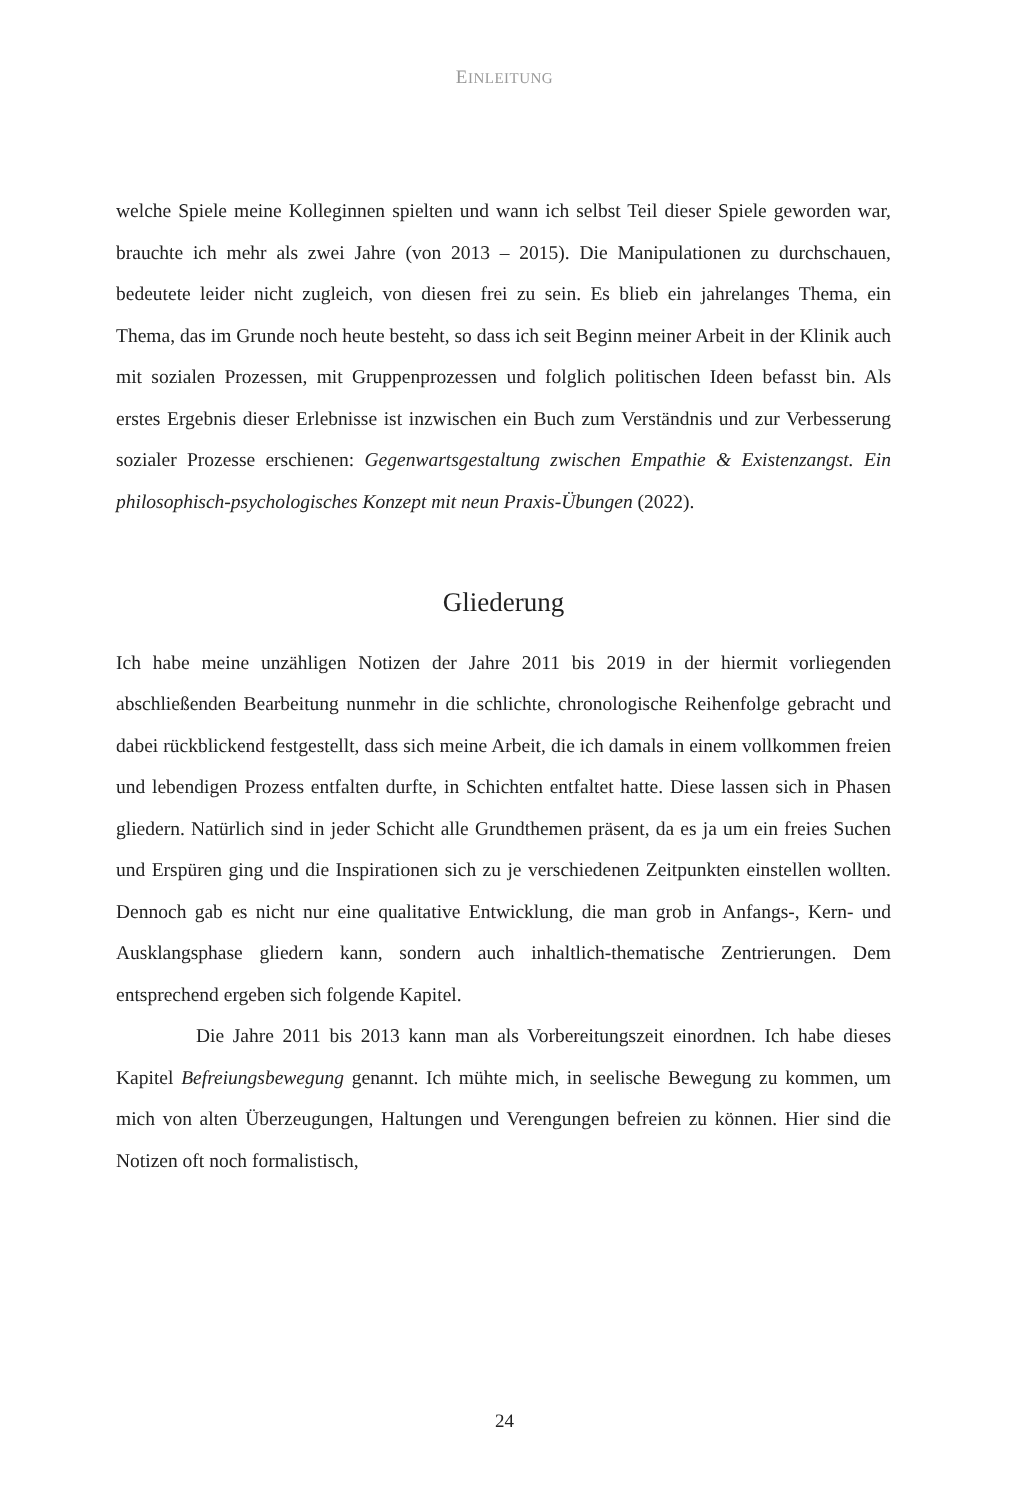EINLEITUNG
welche Spiele meine Kolleginnen spielten und wann ich selbst Teil dieser Spiele geworden war, brauchte ich mehr als zwei Jahre (von 2013 – 2015). Die Manipulationen zu durchschauen, bedeutete leider nicht zugleich, von diesen frei zu sein. Es blieb ein jahrelanges Thema, ein Thema, das im Grunde noch heute besteht, so dass ich seit Beginn meiner Arbeit in der Klinik auch mit sozialen Prozessen, mit Gruppenprozessen und folglich politischen Ideen befasst bin. Als erstes Ergebnis dieser Erlebnisse ist inzwischen ein Buch zum Verständnis und zur Verbesserung sozialer Prozesse erschienen: Gegenwartsgestaltung zwischen Empathie & Existenzangst. Ein philosophisch-psychologisches Konzept mit neun Praxis-Übungen (2022).
Gliederung
Ich habe meine unzähligen Notizen der Jahre 2011 bis 2019 in der hiermit vorliegenden abschließenden Bearbeitung nunmehr in die schlichte, chronologische Reihenfolge gebracht und dabei rückblickend festgestellt, dass sich meine Arbeit, die ich damals in einem vollkommen freien und lebendigen Prozess entfalten durfte, in Schichten entfaltet hatte. Diese lassen sich in Phasen gliedern. Natürlich sind in jeder Schicht alle Grundthemen präsent, da es ja um ein freies Suchen und Erspüren ging und die Inspirationen sich zu je verschiedenen Zeitpunkten einstellen wollten. Dennoch gab es nicht nur eine qualitative Entwicklung, die man grob in Anfangs-, Kern- und Ausklangsphase gliedern kann, sondern auch inhaltlich-thematische Zentrierungen. Dem entsprechend ergeben sich folgende Kapitel.
Die Jahre 2011 bis 2013 kann man als Vorbereitungszeit einordnen. Ich habe dieses Kapitel Befreiungsbewegung genannt. Ich mühte mich, in seelische Bewegung zu kommen, um mich von alten Überzeugungen, Haltungen und Verengungen befreien zu können. Hier sind die Notizen oft noch formalistisch,
24